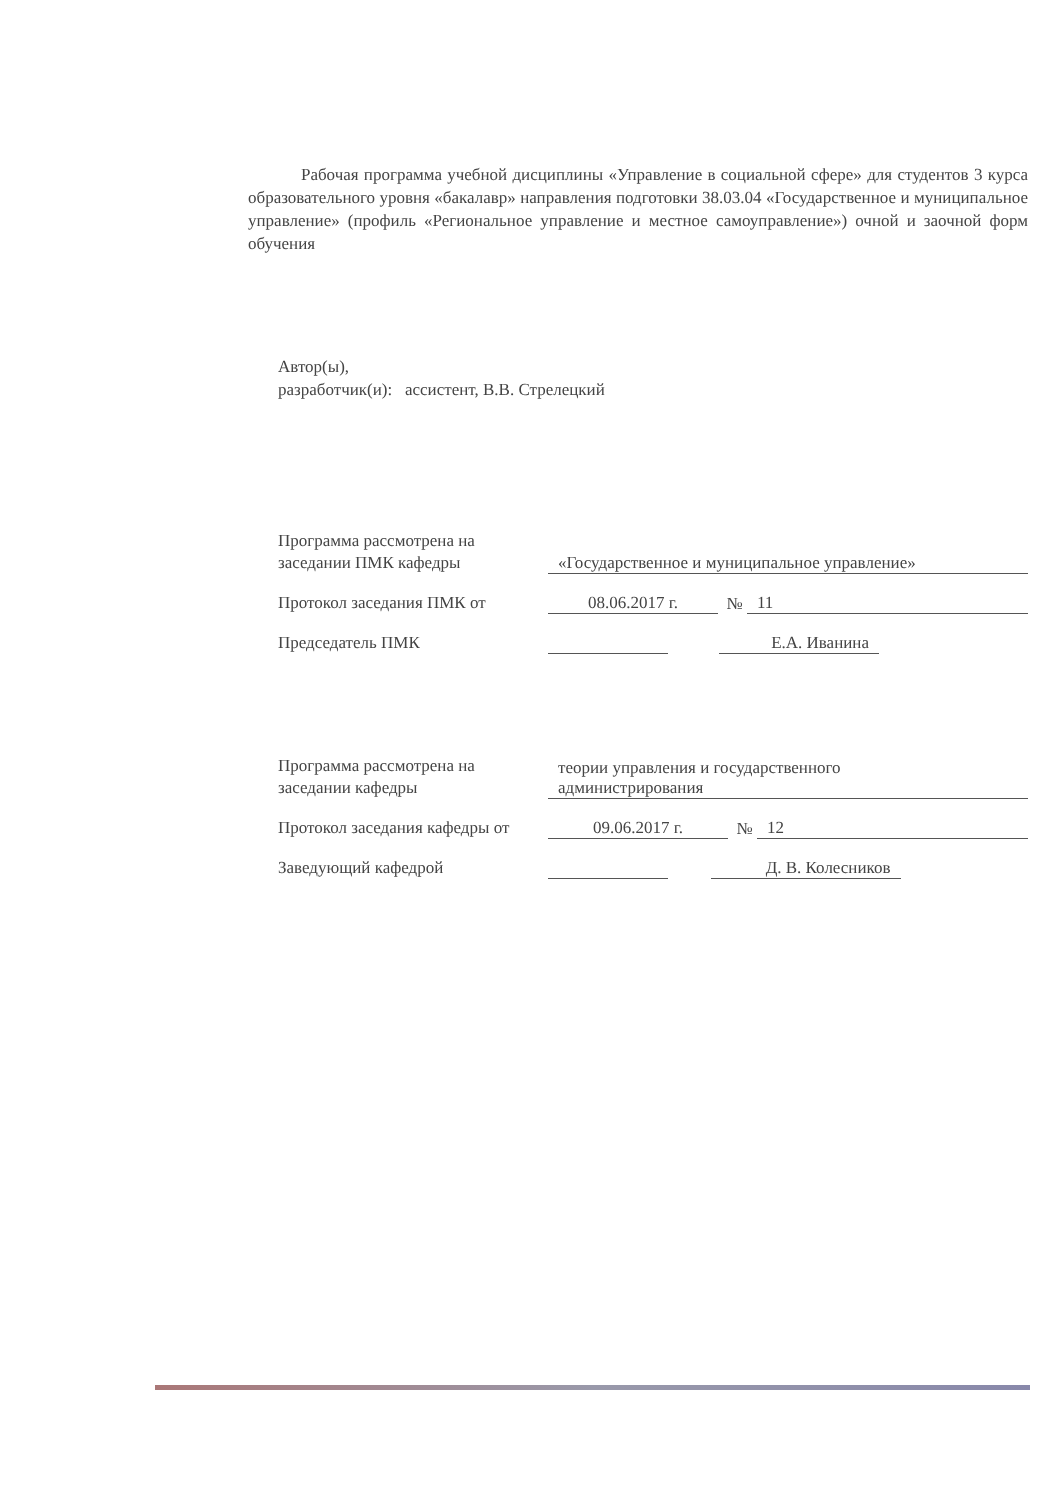Рабочая программа учебной дисциплины «Управление в социальной сфере» для студентов 3 курса образовательного уровня «бакалавр» направления подготовки 38.03.04 «Государственное и муниципальное управление» (профиль «Региональное управление и местное самоуправление») очной и заочной форм обучения
Автор(ы),
разработчик(и): ассистент, В.В. Стрелецкий
Программа рассмотрена на
заседании ПМК кафедры
«Государственное и муниципальное управление»
Протокол заседания ПМК от
08.06.2017 г.
№
11
Председатель ПМК
Е.А. Иванина
Программа рассмотрена на
заседании кафедры
теории управления и государственного
администрирования
Протокол заседания кафедры от
09.06.2017 г.
№
12
Заведующий кафедрой
Д. В. Колесников